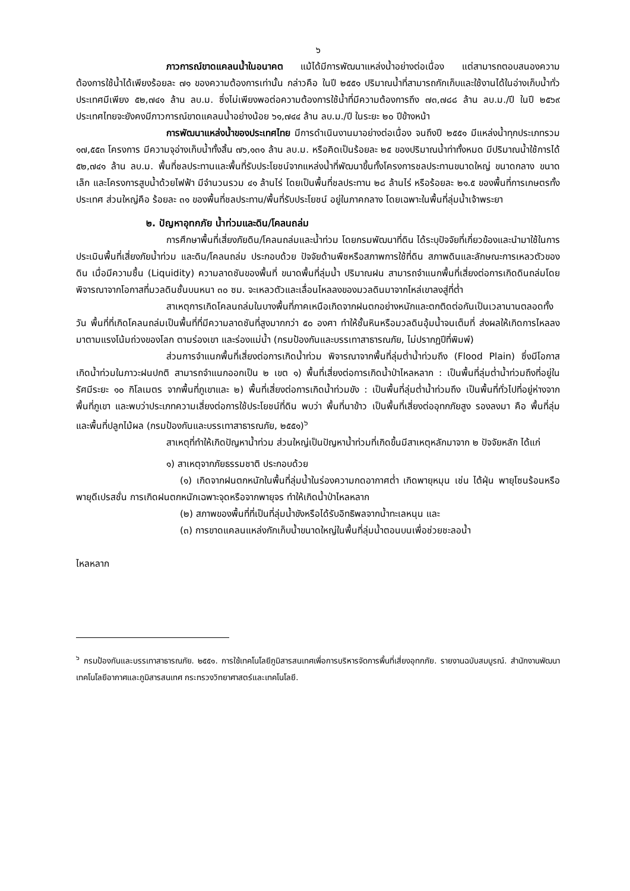๖
ภาวการณ์ขาดแคลนน้ำในอนาคต แม้ได้มีการพัฒนาแหล่งน้ำอย่างต่อเนื่อง แต่สามารถตอบสนองความต้องการใช้น้ำได้เพียงร้อยละ ๗๑ ของความต้องการเท่านั้น กล่าวคือ ในปี ๒๕๕๑ ปริมาณน้ำที่สามารถกักเก็บและใช้งานได้ในอ่างเก็บน้ำทั่วประเทศมีเพียง ๕๒,๗๔๑ ล้าน ลบ.ม. ซึ่งไม่เพียงพอต่อความต้องการใช้น้ำที่มีความต้องการถึง ๗๓,๗๘๘ ล้าน ลบ.ม./ปี ในปี ๒๕๖๙ ประเทศไทยจะยังคงมีภาวการณ์ขาดแคลนน้ำอย่างน้อย ๖๑,๗๔๔ ล้าน ลบ.ม./ปี ในระยะ ๒๐ ปีข้างหน้า
การพัฒนาแหล่งน้ำของประเทศไทย มีการดำเนินงานมาอย่างต่อเนื่อง จนถึงปี ๒๕๕๑ มีแหล่งน้ำทุกประเภทรวม ๑๗,๕๕๓ โครงการ มีความจุอ่างเก็บน้ำทั้งสิ้น ๗๖,๑๓๑ ล้าน ลบ.ม. หรือคิดเป็นร้อยละ ๒๕ ของปริมาณน้ำท่าทั้งหมด มีปริมาณน้ำใช้การได้ ๕๒,๗๔๑ ล้าน ลบ.ม. พื้นที่ชลประทานและพื้นที่รับประโยชน์จากแหล่งน้ำที่พัฒนาขึ้นทั้งโครงการชลประทานขนาดใหญ่ ขนาดกลาง ขนาดเล็ก และโครงการสูบน้ำด้วยไฟฟ้า มีจำนวนรวม ๔๑ ล้านไร่ โดยเป็นพื้นที่ชลประทาน ๒๘ ล้านไร่ หรือร้อยละ ๒๑.๕ ของพื้นที่การเกษตรทั้งประเทศ ส่วนใหญ่คือ ร้อยละ ๓๑ ของพื้นที่ชลประทาน/พื้นที่รับประโยชน์ อยู่ในภาคกลาง โดยเฉพาะในพื้นที่ลุ่มน้ำเจ้าพระยา
๒. ปัญหาอุทกภัย น้ำท่วมและดิน/โคลนถล่ม
การศึกษาพื้นที่เสี่ยงภัยดิน/โคลนถล่มและน้ำท่วม โดยกรมพัฒนาที่ดิน ได้ระบุปัจจัยที่เกี่ยวข้องและนำมาใช้ในการประเมินพื้นที่เสี่ยงภัยน้ำท่วม และดิน/โคลนถล่ม ประกอบด้วย ปัจจัยด้านพืชหรือสภาพการใช้ที่ดิน สภาพดินและลักษณะการเหลวตัวของดิน เมื่อมีความชื้น (Liquidity) ความลาดชันของพื้นที่ ขนาดพื้นที่ลุ่มน้ำ ปริมาณฝน สามารถจำแนกพื้นที่เสี่ยงต่อการเกิดดินถล่มโดยพิจารณาจากโอกาสที่มวลดินชั้นบนหนา ๓๐ ซม. จะเหลวตัวและเลื่อนไหลลงของมวลดินมาจากไหล่เขาลงสู่ที่ต่ำ
สาเหตุการเกิดโคลนถล่มในบางพื้นที่ภาคเหนือเกิดจากฝนตกอย่างหนักและตกติดต่อกันเป็นเวลานานตลอดทั้งวัน พื้นที่ที่เกิดโคลนถล่มเป็นพื้นที่ที่มีความลาดชันที่สูงมากกว่า ๕๐ องศา ทำให้ชั้นหินหรือมวลดินอุ้มน้ำจนเต็มที่ ส่งผลให้เกิดการไหลลงมาตามแรงโน้มถ่วงของโลก ตามร่องเขา และร่องแม่น้ำ (กรมป้องกันและบรรเทาสาธารณภัย, ไม่ปรากฏปีที่พิมพ์)
ส่วนการจำแนกพื้นที่เสี่ยงต่อการเกิดน้ำท่วม พิจารณาจากพื้นที่ลุ่มต่ำน้ำท่วมถึง (Flood Plain) ซึ่งมีโอกาสเกิดน้ำท่วมในภาวะฝนปกติ สามารถจำแนกออกเป็น ๒ เขต ๑) พื้นที่เสี่ยงต่อการเกิดน้ำป่าไหลหลาก : เป็นพื้นที่ลุ่มต่ำน้ำท่วมถึงที่อยู่ในรัศมีระยะ ๑๐ กิโลเมตร จากพื้นที่ภูเขาและ ๒) พื้นที่เสี่ยงต่อการเกิดน้ำท่วมขัง : เป็นพื้นที่ลุ่มต่ำน้ำท่วมถึง เป็นพื้นที่ทั่วไปที่อยู่ห่างจากพื้นที่ภูเขา และพบว่าประเภทความเสี่ยงต่อการใช้ประโยชน์ที่ดิน พบว่า พื้นที่นาข้าว เป็นพื้นที่เสี่ยงต่ออุทกภัยสูง รองลงมา คือ พื้นที่ลุ่มและพื้นที่ปลูกไม้ผล (กรมป้องกันและบรรเทาสาธารณภัย, ๒๕๕๑)<sup>๖</sup>
สาเหตุที่ทำให้เกิดปัญหาน้ำท่วม ส่วนใหญ่เป็นปัญหาน้ำท่วมที่เกิดขึ้นมีสาเหตุหลักมาจาก ๒ ปัจจัยหลัก ได้แก่
๑) สาเหตุจากภัยธรรมชาติ ประกอบด้วย
(๑) เกิดจากฝนตกหนักในพื้นที่ลุ่มน้ำในร่องความกดอากาศต่ำ เกิดพายุหมุน เช่น ไต้ฝุ่น พายุโซนร้อนหรือพายุดีเปรสชั่น การเกิดฝนตกหนักเฉพาะจุดหรือจากพายุจร ทำให้เกิดน้ำป่าไหลหลาก
(๒) สภาพของพื้นที่ที่เป็นที่ลุ่มน้ำขังหรือได้รับอิทธิพลจากน้ำทะเลหนุน และ
(๓) การขาดแคลนแหล่งกักเก็บน้ำขนาดใหญ่ในพื้นที่ลุ่มน้ำตอนบนเพื่อช่วยชะลอน้ำ
ไหลหลาก
<sup>๖</sup> กรมป้องกันและบรรเทาสาธารณภัย. ๒๕๕๑. การใช้เทคโนโลยีภูมิสารสนเทศเพื่อการบริหารจัดการพื้นที่เสี่ยงอุทกภัย. รายงานฉบับสมบูรณ์. สำนักงานพัฒนาเทคโนโลยีอากาศและภูมิสารสนเทศ กระทรวงวิทยาศาสตร์และเทคโนโลยี.